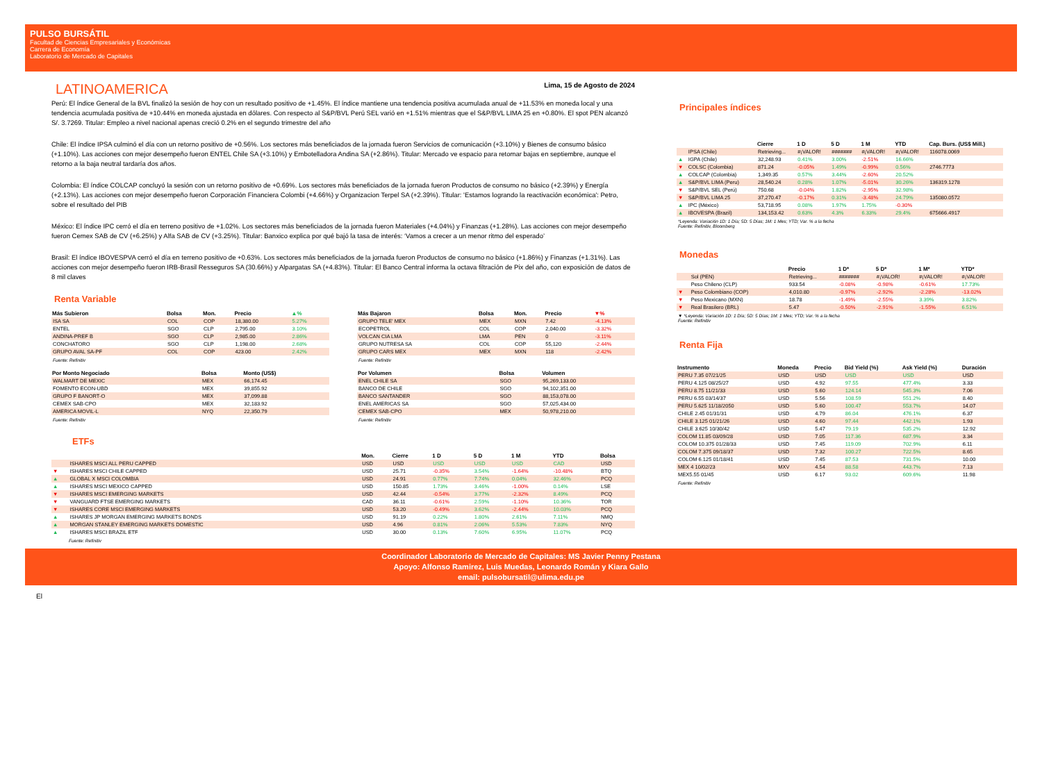PULSO BURSÁTIL
Facultad de Ciencias Empresariales y Económicas
Carrera de Economía
Laboratorio de Mercado de Capitales
LATINOAMERICA
Lima, 15 de Agosto de 2024
Perú: El índice General de la BVL finalizó la sesión de hoy con un resultado positivo de +1.45%. El índice mantiene una tendencia positiva acumulada anual de +11.53% en moneda local y una tendencia acumulada positiva de +10.44% en moneda ajustada en dólares. Con respecto al S&P/BVL Perú SEL varió en +1.51% mientras que el S&P/BVL LIMA 25 en +0.80%. El spot PEN alcanzó S/. 3.7269. Titular: Empleo a nivel nacional apenas creció 0.2% en el segundo trimestre del año
Chile: El índice IPSA culminó el día con un retorno positivo de +0.56%. Los sectores más beneficiados de la jornada fueron Servicios de comunicación (+3.10%) y Bienes de consumo básico (+1.10%). Las acciones con mejor desempeño fueron ENTEL Chile SA (+3.10%) y Embotelladora Andina SA (+2.86%). Titular: Mercado ve espacio para retomar bajas en septiembre, aunque el retorno a la baja neutral tardaría dos años.
Colombia: El índice COLCAP concluyó la sesión con un retorno positivo de +0.69%. Los sectores más beneficiados de la jornada fueron Productos de consumo no básico (+2.39%) y Energía (+2.13%). Las acciones con mejor desempeño fueron Corporación Financiera Colombi (+4.66%) y Organizacion Terpel SA (+2.39%). Titular: 'Estamos logrando la reactivación económica': Petro, sobre el resultado del PIB
México: El índice IPC cerró el día en terreno positivo de +1.02%. Los sectores más beneficiados de la jornada fueron Materiales (+4.04%) y Finanzas (+1.28%). Las acciones con mejor desempeño fueron Cemex SAB de CV (+6.25%) y Alfa SAB de CV (+3.25%). Titular: Banxico explica por qué bajó la tasa de interés: ‘Vamos a crecer a un menor ritmo del esperado’
Brasil: El índice IBOVESPVA cerró el día en terreno positivo de +0.63%. Los sectores más beneficiados de la jornada fueron Productos de consumo no básico (+1.86%) y Finanzas (+1.31%). Las acciones con mejor desempeño fueron IRB-Brasil Resseguros SA (30.66%) y Alpargatas SA (+4.83%). Titular: El Banco Central informa la octava filtración de Pix del año, con exposición de datos de 8 mil claves
Renta Variable
| Más Subieron | Bolsa | Mon. | Precio | ▲% |
| --- | --- | --- | --- | --- |
| ISA SA | COL | COP | 18,380.00 | 5.27% |
| ENTEL | SGO | CLP | 2,795.00 | 3.10% |
| ANDINA-PREF B | SGO | CLP | 2,985.00 | 2.86% |
| CONCHATORO | SGO | CLP | 1,198.00 | 2.68% |
| GRUPO AVAL SA-PF | COL | COP | 423.00 | 2.42% |
Fuente: Refinitiv
| Más Bajaron | Bolsa | Mon. | Precio | ▼% |
| --- | --- | --- | --- | --- |
| GRUPO TELE' MEX | MEX | MXN | 7.42 | -4.13% |
| ECOPETROL | COL | COP | 2,040.00 | -3.32% |
| VOLCAN CIA LMA | LMA | PEN | 0 | -3.11% |
| GRUPO NUTRESA SA | COL | COP | 55,120 | -2.44% |
| GRUPO CARS MEX | MEX | MXN | 118 | -2.42% |
Fuente: Refinitiv
| Por Monto Negociado | Bolsa | Monto (US$) |
| --- | --- | --- |
| WALMART DE MEXIC | MEX | 66,174.45 |
| FOMENTO ECON-UBD | MEX | 39,855.92 |
| GRUPO F BANORT-O | MEX | 37,099.88 |
| CEMEX SAB-CPO | MEX | 32,183.92 |
| AMERICA MOVIL-L | NYQ | 22,350.79 |
Fuente: Refinitiv
| Por Volumen | Bolsa | Volumen |
| --- | --- | --- |
| ENEL CHILE SA | SGO | 95,269,133.00 |
| BANCO DE CHILE | SGO | 94,102,351.00 |
| BANCO SANTANDER | SGO | 88,153,078.00 |
| ENEL AMERICAS SA | SGO | 57,025,434.00 |
| CEMEX SAB-CPO | MEX | 50,978,210.00 |
Fuente: Refinitiv
ETFs
| | | Mon. | Cierre | 1 D | 5 D | 1 M | YTD | Bolsa |
| --- | --- | --- | --- | --- | --- | --- | --- | --- |
| | ISHARES MSCI ALL PERU CAPPED | USD | USD | USD | USD | USD | CAD | USD |
| ▼ | ISHARES MSCI CHILE CAPPED | USD | 25.71 | -0.35% | 3.54% | -1.64% | -10.48% | BTQ |
| ▲ | GLOBAL X MSCI COLOMBIA | USD | 24.91 | 0.77% | 7.74% | 0.04% | 32.46% | PCQ |
| ▲ | ISHARES MSCI MEXICO CAPPED | USD | 150.85 | 1.73% | 3.46% | -1.00% | 0.14% | LSE |
| ▼ | ISHARES MSCI EMERGING MARKETS | USD | 42.44 | -0.54% | 3.77% | -2.32% | 8.49% | PCQ |
| ▼ | VANGUARD FTSE EMERGING MARKETS | CAD | 36.11 | -0.61% | 2.59% | -1.10% | 10.36% | TOR |
| ▼ | ISHARES CORE MSCI EMERGING MARKETS | USD | 53.20 | -0.49% | 3.62% | -2.44% | 10.03% | PCQ |
| ▲ | ISHARES JP MORGAN EMERGING MARKETS BONDS | USD | 91.19 | 0.22% | 1.80% | 2.61% | 7.11% | NMQ |
| ▲ | MORGAN STANLEY EMERGING MARKETS DOMESTIC | USD | 4.96 | 0.81% | 2.06% | 5.53% | 7.83% | NYQ |
| ▲ | ISHARES MSCI BRAZIL ETF | USD | 30.00 | 0.13% | 7.60% | 6.95% | 11.07% | PCQ |
Fuente: Refinitiv
Principales índices
| | | Cierre | 1 D | 5 D | 1 M | YTD | Cap. Burs. (US$ Mill.) |
| --- | --- | --- | --- | --- | --- | --- | --- |
| | IPSA (Chile) | Retrieving... | #¡VALOR! | ####### | #¡VALOR! | #¡VALOR! | 116078.0069 |
| ▲ | IGPA (Chile) | 32,248.93 | 0.41% | 3.00% | -2.51% | 16.66% | |
| ▼ | COLSC (Colombia) | 871.24 | -0.05% | 1.49% | -0.99% | 0.56% | 2746.7773 |
| ▲ | COLCAP (Colombia) | 1,349.35 | 0.57% | 3.44% | -2.60% | 20.52% | |
| ▲ | S&P/BVL LIMA (Peru) | 28,540.24 | 0.28% | 1.07% | -5.01% | 30.26% | 136319.1278 |
| ▼ | S&P/BVL SEL (Perú) | 750.68 | -0.04% | 1.82% | -2.95% | 32.98% | |
| ▼ | S&P/BVL LIMA 25 | 37,270.47 | -0.17% | 0.31% | -3.48% | 24.79% | 135080.0572 |
| ▲ | IPC (México) | 53,718.95 | 0.08% | 1.97% | 1.75% | -0.30% | |
| ▲ | IBOVESPA (Brazil) | 134,153.42 | 0.63% | 4.3% | 6.33% | 29.4% | 675666.4917 |
*Leyenda: Variación 1D: 1 Día; 5D: 5 Días; 1M: 1 Mes; YTD; Var. % a la fecha
Fuente: Refinitiv, Bloomberg
Monedas
| | | Precio | 1 D* | 5 D* | 1 M* | YTD* |
| --- | --- | --- | --- | --- | --- | --- |
| | Sol (PEN) | Retrieving... | ####### | #¡VALOR! | #¡VALOR! | #¡VALOR! |
| | Peso Chileno (CLP) | 933.54 | -0.08% | -0.98% | -0.61% | 17.73% |
| ▼ | Peso Colombiano (COP) | 4,010.80 | -0.97% | -2.92% | -2.28% | -13.02% |
| ▼ | Peso Mexicano (MXN) | 18.78 | -1.49% | -2.55% | 3.39% | 3.82% |
| ▼ | Real Brasilero (BRL) | 5.47 | -0.50% | -2.91% | -1.55% | 6.51% |
▼ *Leyenda: Variación 1D: 1 Día; 5D: 5 Días; 1M: 1 Mes; YTD; Var. % a la fecha
Fuente: Refinitiv
Renta Fija
| Instrumento | Moneda | Precio | Bid Yield (%) | Ask Yield (%) | Duración |
| --- | --- | --- | --- | --- | --- |
| PERU 7.35 07/21/25 | USD | USD | USD | USD | USD |
| PERU 4.125 08/25/27 | USD | 4.92 | 97.55 | 477.4% | 3.33 |
| PERU 8.75 11/21/33 | USD | 5.60 | 124.14 | 545.3% | 7.06 |
| PERU 6.55 03/14/37 | USD | 5.56 | 108.59 | 551.2% | 8.40 |
| PERU 5.625 11/18/2050 | USD | 5.60 | 100.47 | 553.7% | 14.07 |
| CHILE 2.45 01/31/31 | USD | 4.79 | 86.04 | 476.1% | 6.37 |
| CHILE 3.125 01/21/26 | USD | 4.60 | 97.44 | 442.1% | 1.93 |
| CHILE 3.625 10/30/42 | USD | 5.47 | 79.19 | 535.2% | 12.92 |
| COLOM 11.85 03/09/28 | USD | 7.05 | 117.36 | 687.9% | 3.34 |
| COLOM 10.375 01/28/33 | USD | 7.45 | 119.09 | 702.9% | 6.11 |
| COLOM 7.375 09/18/37 | USD | 7.32 | 100.27 | 722.5% | 8.65 |
| COLOM 6.125 01/18/41 | USD | 7.45 | 87.53 | 731.5% | 10.00 |
| MEX 4 10/02/23 | MXV | 4.54 | 88.58 | 443.7% | 7.13 |
| MEX5.55 01/45 | USD | 6.17 | 93.02 | 609.6% | 11.98 |
Fuente: Refinitiv
Coordinador Laboratorio de Mercado de Capitales: MS Javier Penny Pestana
Apoyo: Alfonso Ramirez, Luis Muedas, Leonardo Román y Kiara Gallo
email: pulsobursatil@ulima.edu.pe
El